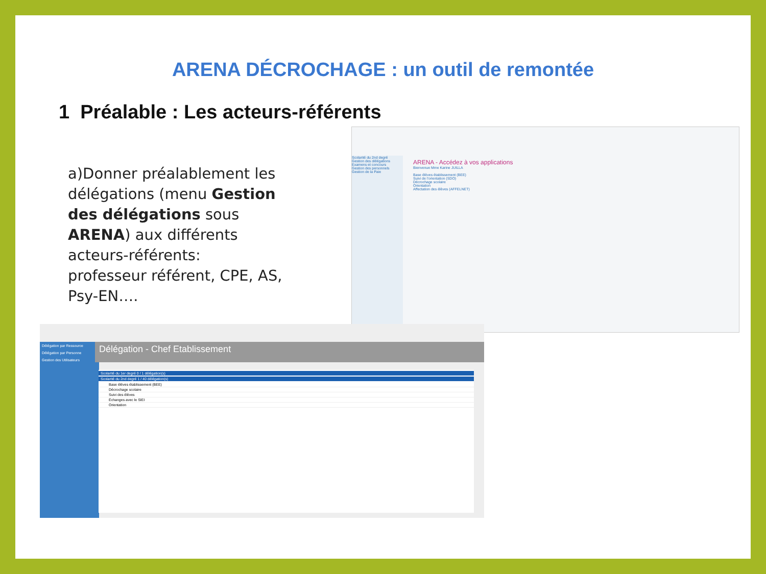ARENA DÉCROCHAGE : un outil de remontée
1 Préalable : Les acteurs-référents
a)Donner préalablement les délégations (menu Gestion des délégations sous ARENA) aux différents acteurs-référents: professeur référent, CPE, AS, Psy-EN….
Scolarité du 2nd degré
Gestion des délégations
Examens et concours
Gestion des personnels
Gestion de la Paie
ARENA - Accédez à vos applications
Bienvenue Mme Karine JUILLA
Base élèves établissement (BEE)
Suivi de l'orientation (SDO)
Décrochage scolaire
Orientation
Affectation des élèves (AFFELNET)
Délégation par Ressource
Délégation par Personne
Gestion des Utilisateurs
Délégation - Chef Etablissement
Scolarité du 1er degré 0 / 1 délégation(s)
Scolarité du 2nd degré 1 / 40 délégation(s)
Base élèves établissement (BEE)
Décrochage scolaire
Suivi des élèves
Échanges avec le SIEI
Orientation